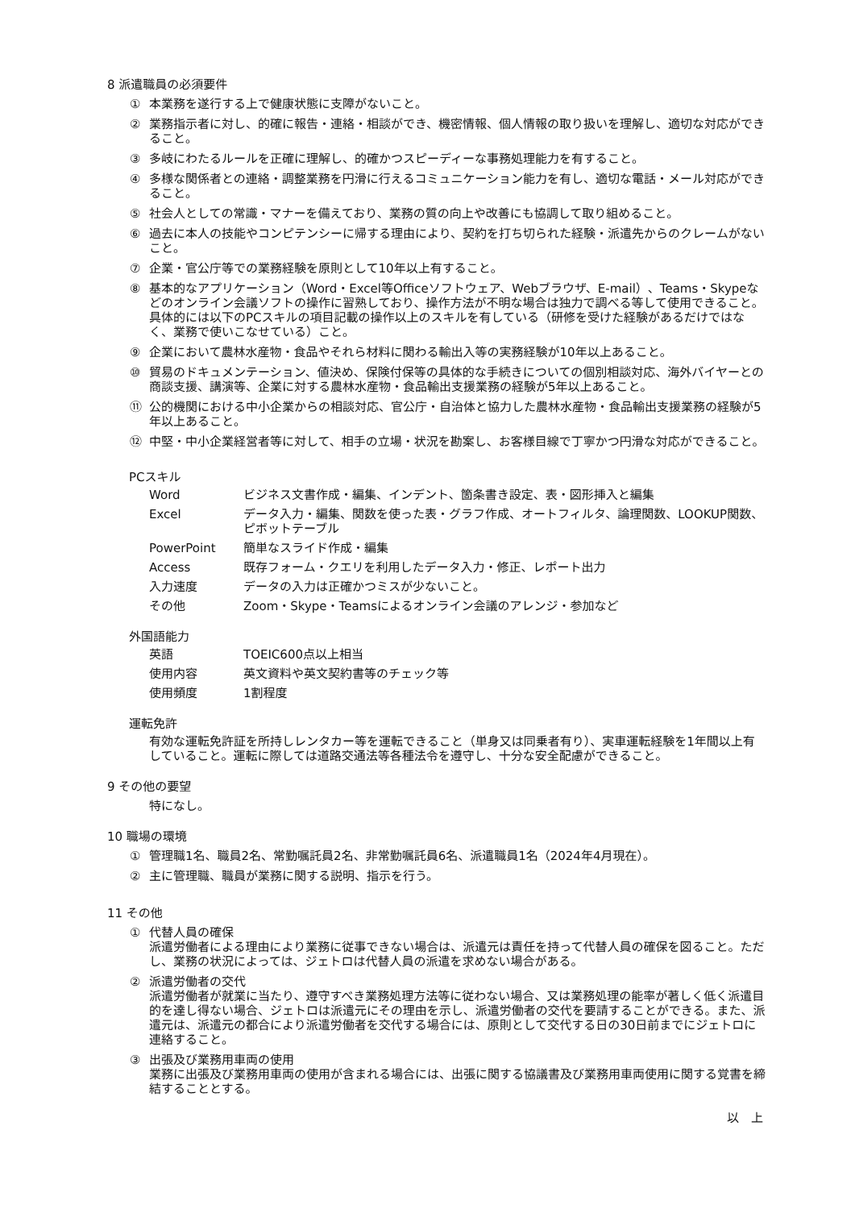8 派遣職員の必須要件
① 本業務を遂行する上で健康状態に支障がないこと。
② 業務指示者に対し、的確に報告・連絡・相談ができ、機密情報、個人情報の取り扱いを理解し、適切な対応ができること。
③ 多岐にわたるルールを正確に理解し、的確かつスピーディーな事務処理能力を有すること。
④ 多様な関係者との連絡・調整業務を円滑に行えるコミュニケーション能力を有し、適切な電話・メール対応ができること。
⑤ 社会人としての常識・マナーを備えており、業務の質の向上や改善にも協調して取り組めること。
⑥ 過去に本人の技能やコンピテンシーに帰する理由により、契約を打ち切られた経験・派遣先からのクレームがないこと。
⑦ 企業・官公庁等での業務経験を原則として10年以上有すること。
⑧ 基本的なアプリケーション（Word・Excel等Officeソフトウェア、Webブラウザ、E-mail）、Teams・Skypeなどのオンライン会議ソフトの操作に習熟しており、操作方法が不明な場合は独力で調べる等して使用できること。具体的には以下のPCスキルの項目記載の操作以上のスキルを有している（研修を受けた経験があるだけではなく、業務で使いこなせている）こと。
⑨ 企業において農林水産物・食品やそれら材料に関わる輸出入等の実務経験が10年以上あること。
⑩ 貿易のドキュメンテーション、値決め、保険付保等の具体的な手続きについての個別相談対応、海外バイヤーとの商談支援、講演等、企業に対する農林水産物・食品輸出支援業務の経験が5年以上あること。
⑪ 公的機関における中小企業からの相談対応、官公庁・自治体と協力した農林水産物・食品輸出支援業務の経験が5年以上あること。
⑫ 中堅・中小企業経営者等に対して、相手の立場・状況を勘案し、お客様目線で丁寧かつ円滑な対応ができること。
PCスキル
| Word | ビジネス文書作成・編集、インデント、箇条書き設定、表・図形挿入と編集 |
| Excel | データ入力・編集、関数を使った表・グラフ作成、オートフィルタ、論理関数、LOOKUP関数、ピボットテーブル |
| PowerPoint | 簡単なスライド作成・編集 |
| Access | 既存フォーム・クエリを利用したデータ入力・修正、レポート出力 |
| 入力速度 | データの入力は正確かつミスが少ないこと。 |
| その他 | Zoom・Skype・Teamsによるオンライン会議のアレンジ・参加など |
外国語能力
| 英語 | TOEIC600点以上相当 |
| 使用内容 | 英文資料や英文契約書等のチェック等 |
| 使用頻度 | 1割程度 |
運転免許
有効な運転免許証を所持しレンタカー等を運転できること（単身又は同乗者有り）、実車運転経験を1年間以上有していること。運転に際しては道路交通法等各種法令を遵守し、十分な安全配慮ができること。
9 その他の要望
特になし。
10 職場の環境
① 管理職1名、職員2名、常勤嘱託員2名、非常勤嘱託員6名、派遣職員1名（2024年4月現在）。
② 主に管理職、職員が業務に関する説明、指示を行う。
11 その他
① 代替人員の確保
派遣労働者による理由により業務に従事できない場合は、派遣元は責任を持って代替人員の確保を図ること。ただし、業務の状況によっては、ジェトロは代替人員の派遣を求めない場合がある。
② 派遣労働者の交代
派遣労働者が就業に当たり、遵守すべき業務処理方法等に従わない場合、又は業務処理の能率が著しく低く派遣目的を達し得ない場合、ジェトロは派遣元にその理由を示し、派遣労働者の交代を要請することができる。また、派遣元は、派遣元の都合により派遣労働者を交代する場合には、原則として交代する日の30日前までにジェトロに連絡すること。
③ 出張及び業務用車両の使用
業務に出張及び業務用車両の使用が含まれる場合には、出張に関する協議書及び業務用車両使用に関する覚書を締結することとする。
以　上